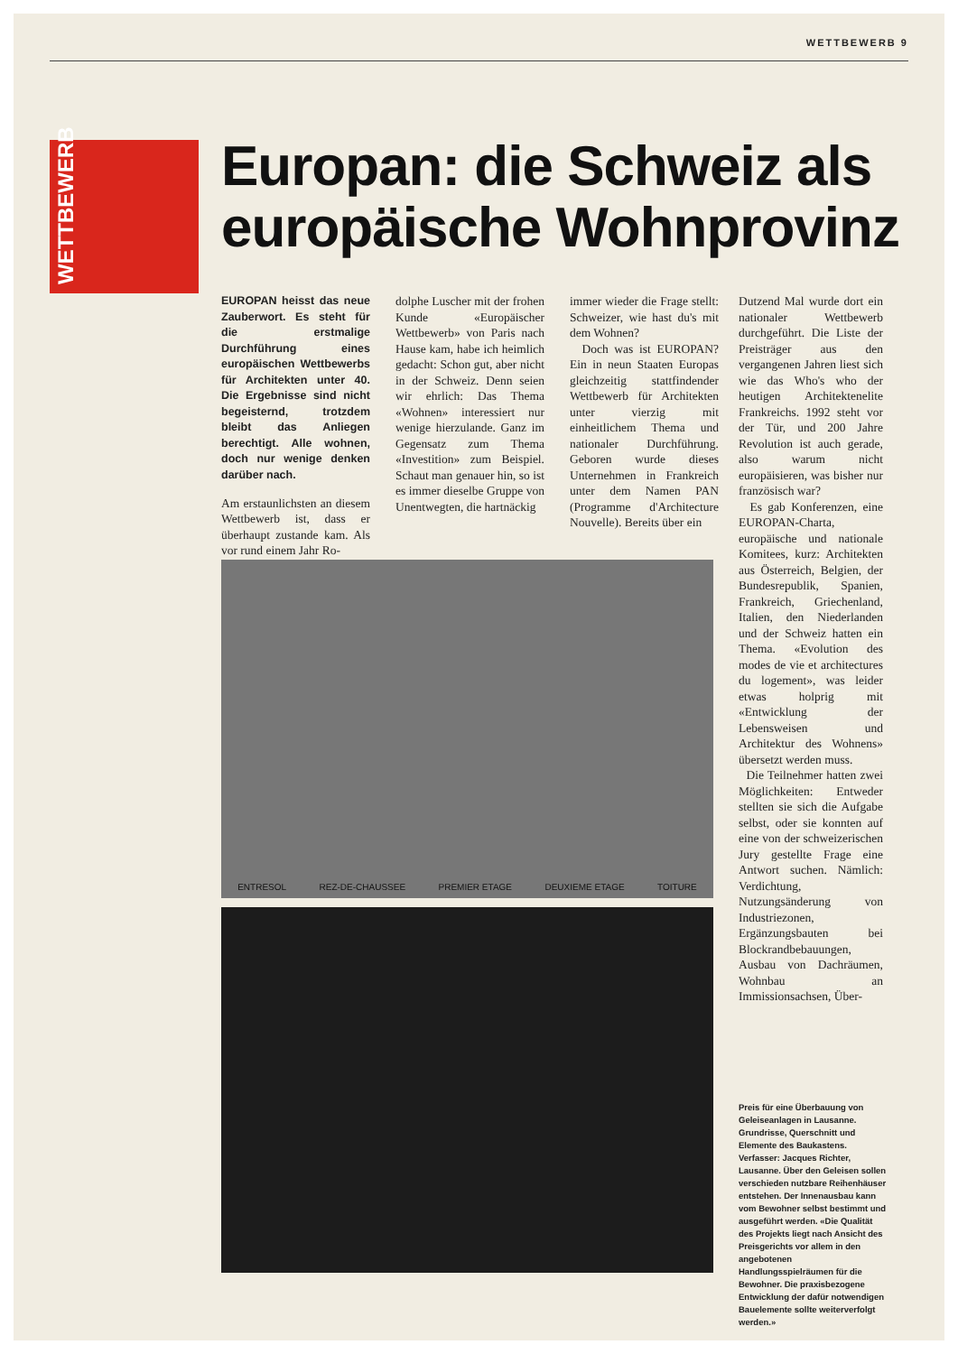WETTBEWERB 9
WETTBEWERB
Europan: die Schweiz als europäische Wohnprovinz
EUROPAN heisst das neue Zauberwort. Es steht für die erstmalige Durchführung eines europäischen Wettbewerbs für Architekten unter 40. Die Ergebnisse sind nicht begeisternd, trotzdem bleibt das Anliegen berechtigt. Alle wohnen, doch nur wenige denken darüber nach.
Am erstaunlichsten an diesem Wettbewerb ist, dass er überhaupt zustande kam. Als vor rund einem Jahr Ro-
dolphe Luscher mit der frohen Kunde «Europäischer Wettbewerb» von Paris nach Hause kam, habe ich heimlich gedacht: Schon gut, aber nicht in der Schweiz. Denn seien wir ehrlich: Das Thema «Wohnen» interessiert nur wenige hierzulande. Ganz im Gegensatz zum Thema «Investition» zum Beispiel. Schaut man genauer hin, so ist es immer dieselbe Gruppe von Unentwegten, die hartnäckig
immer wieder die Frage stellt: Schweizer, wie hast du's mit dem Wohnen?
Doch was ist EUROPAN? Ein in neun Staaten Europas gleichzeitig stattfindender Wettbewerb für Architekten unter vierzig mit einheitlichem Thema und nationaler Durchführung. Geboren wurde dieses Unternehmen in Frankreich unter dem Namen PAN (Programme d'Architecture Nouvelle). Bereits über ein
Dutzend Mal wurde dort ein nationaler Wettbewerb durchgeführt. Die Liste der Preisträger aus den vergangenen Jahren liest sich wie das Who's who der heutigen Architektenelite Frankreichs. 1992 steht vor der Tür, und 200 Jahre Revolution ist auch gerade, also warum nicht europäisieren, was bisher nur französisch war?
Es gab Konferenzen, eine EUROPAN-Charta, europäische und nationale Komitees, kurz: Architekten aus Österreich, Belgien, der Bundesrepublik, Spanien, Frankreich, Griechenland, Italien, den Niederlanden und der Schweiz hatten ein Thema. «Evolution des modes de vie et architectures du logement», was leider etwas holprig mit «Entwicklung der Lebensweisen und Architektur des Wohnens» übersetzt werden muss.
Die Teilnehmer hatten zwei Möglichkeiten: Entweder stellten sie sich die Aufgabe selbst, oder sie konnten auf eine von der schweizerischen Jury gestellte Frage eine Antwort suchen. Nämlich: Verdichtung, Nutzungsänderung von Industriezonen, Ergänzungsbauten bei Blockrandbebauungen, Ausbau von Dachräumen, Wohnbau an Immissionsachsen, Über-
ENTRESOL REZ-DE-CHAUSSEE PREMIER ETAGE DEUXIEME ETAGE TOITURE
Preis für eine Überbauung von Geleiseanlagen in Lausanne. Grundrisse, Querschnitt und Elemente des Baukastens. Verfasser: Jacques Richter, Lausanne. Über den Geleisen sollen verschieden nutzbare Reihenhäuser entstehen. Der Innenausbau kann vom Bewohner selbst bestimmt und ausgeführt werden. «Die Qualität des Projekts liegt nach Ansicht des Preisgerichts vor allem in den angebotenen Handlungsspielräumen für die Bewohner. Die praxisbezogene Entwicklung der dafür notwendigen Bauelemente sollte weiterverfolgt werden.»